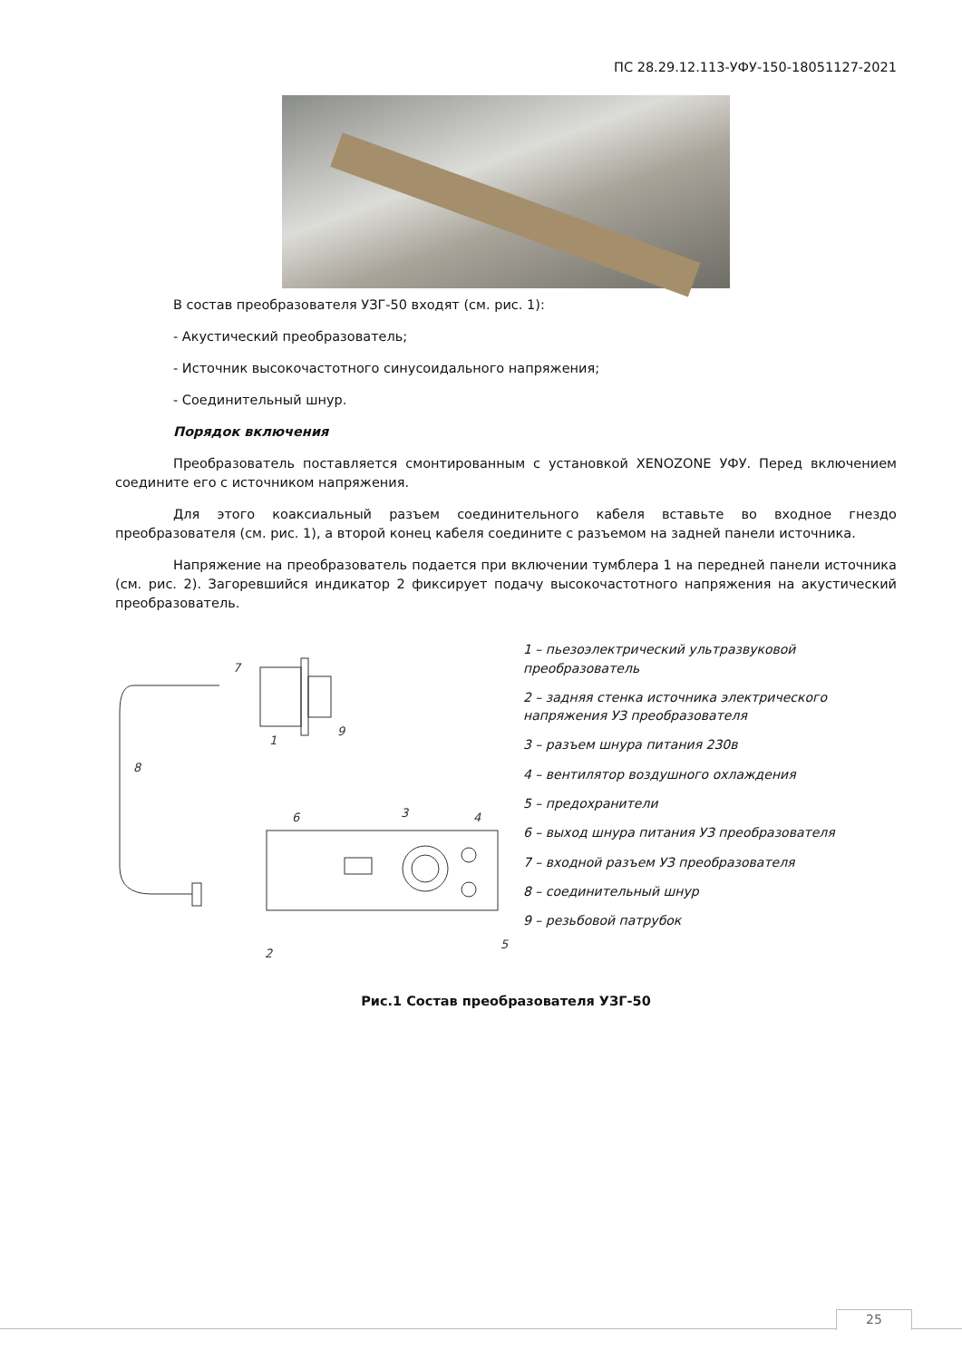ПС 28.29.12.113-УФУ-150-18051127-2021
В состав преобразователя УЗГ-50 входят (см. рис. 1):
- Акустический преобразователь;
- Источник высокочастотного синусоидального напряжения;
- Соединительный шнур.
Порядок включения
Преобразователь поставляется смонтированным с установкой XENOZONE УФУ. Перед включением соедините его с источником напряжения.
Для этого коаксиальный разъем соединительного кабеля вставьте во входное гнездо преобразователя (см. рис. 1), а второй конец кабеля соедините с разъемом на задней панели источника.
Напряжение на преобразователь подается при включении тумблера 1 на передней панели источника (см. рис. 2). Загоревшийся индикатор 2 фиксирует подачу высокочастотного напряжения на акустический преобразователь.
7
1
9
8
6
3
4
2
5
1 – пьезоэлектрический ультразвуковой преобразователь
2 – задняя стенка источника электрического напряжения УЗ преобразователя
3 – разъем шнура питания 230в
4 – вентилятор воздушного охлаждения
5 – предохранители
6 – выход шнура питания УЗ преобразователя
7 – входной разъем УЗ преобразователя
8 – соединительный шнур
9 – резьбовой патрубок
Рис.1 Состав преобразователя УЗГ-50
25